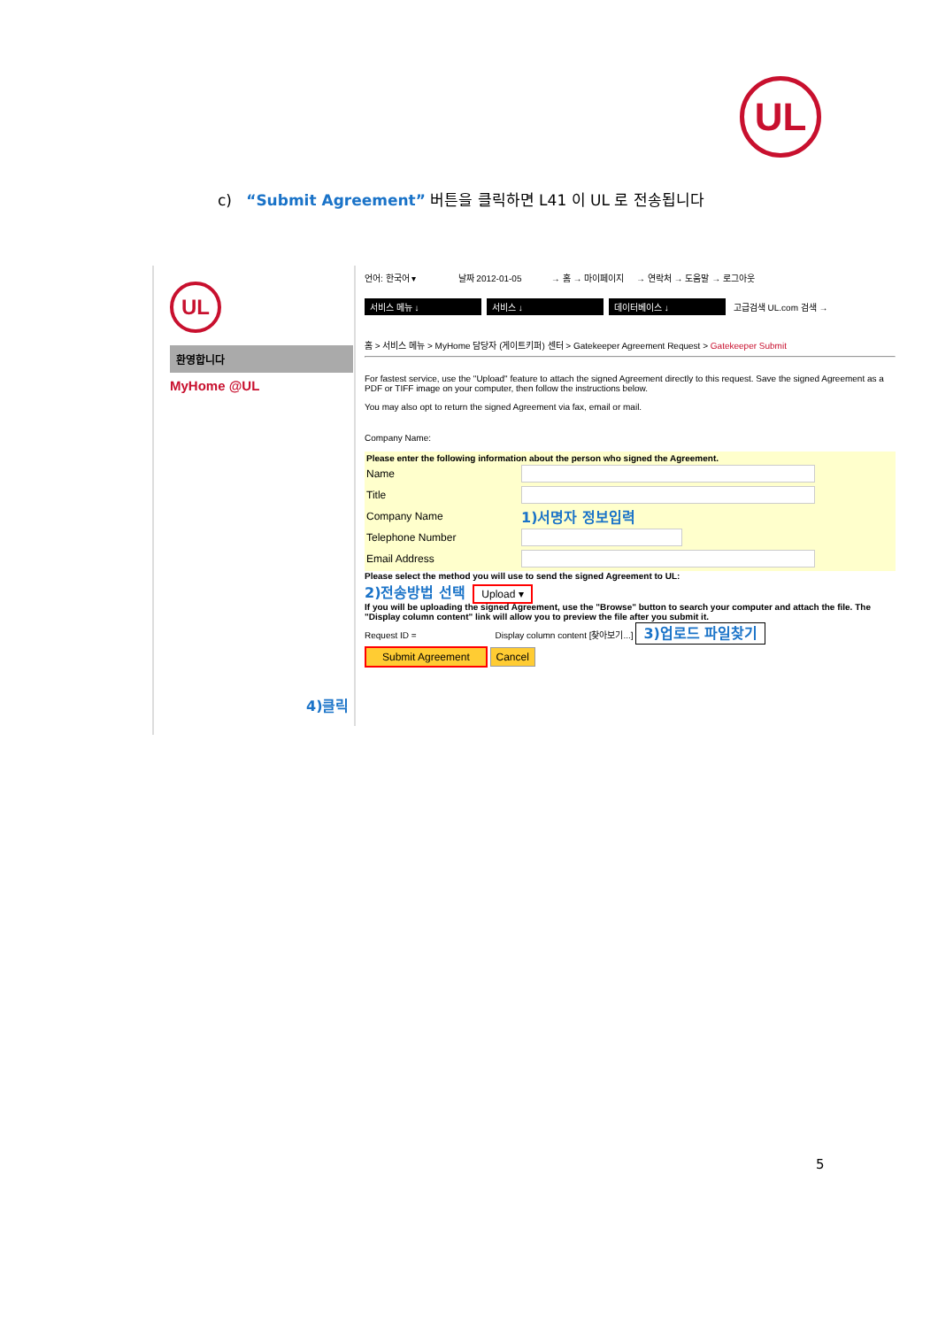UL
c) “Submit Agreement” 버튼을 클릭하면 L41 이 UL 로 전송됩니다
UL
환영합니다
MyHome @UL
4)클릭
언어: 한국어 ▾ 날짜 2012-01-05 → 홈 → 마이페이지 → 연락처 → 도움말 → 로그아웃
서비스 메뉴 ↓ 서비스 ↓ 데이터베이스 ↓ 고급검색 UL.com 검색 →
홈 > 서비스 메뉴 > MyHome 담당자 (게이트키퍼) 센터 > Gatekeeper Agreement Request > Gatekeeper Submit
For fastest service, use the "Upload" feature to attach the signed Agreement directly to this request. Save the signed Agreement as a PDF or TIFF image on your computer, then follow the instructions below.
You may also opt to return the signed Agreement via fax, email or mail.
Company Name:
Please enter the following information about the person who signed the Agreement.
Name
Title
Company Name
1)서명자 정보입력
Telephone Number
Email Address
Please select the method you will use to send the signed Agreement to UL:
2)전송방법 선택 Upload ▾
If you will be uploading the signed Agreement, use the "Browse" button to search your computer and attach the file. The "Display column content" link will allow you to preview the file after you submit it.
Request ID = Display column content [찾아보기...] 3)업로드 파일찾기
Submit Agreement Cancel
5